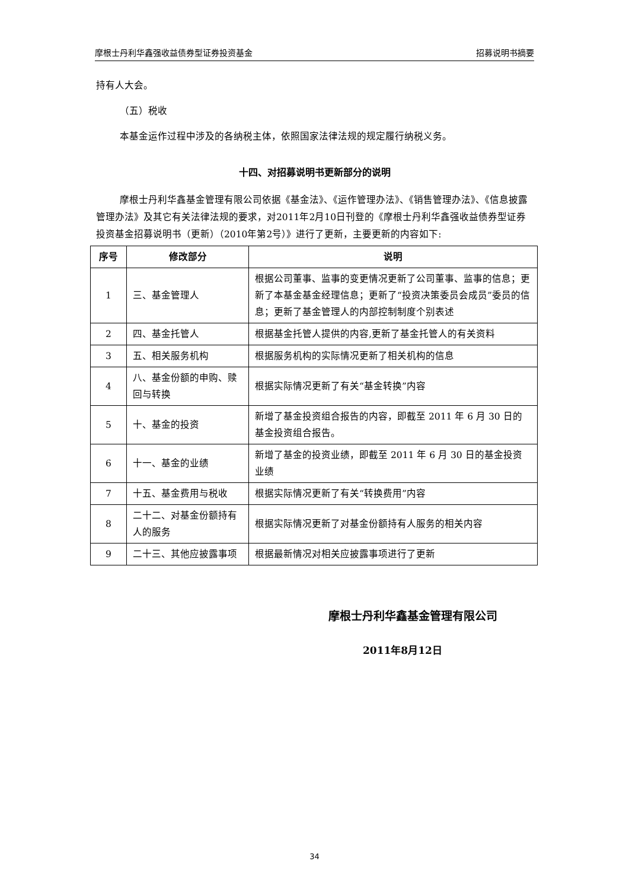摩根士丹利华鑫强收益债券型证券投资基金 招募说明书摘要
持有人大会。
（五）税收
本基金运作过程中涉及的各纳税主体，依照国家法律法规的规定履行纳税义务。
十四、对招募说明书更新部分的说明
摩根士丹利华鑫基金管理有限公司依据《基金法》、《运作管理办法》、《销售管理办法》、《信息披露管理办法》及其它有关法律法规的要求，对2011年2月10日刊登的《摩根士丹利华鑫强收益债券型证券投资基金招募说明书（更新）（2010年第2号）》进行了更新，主要更新的内容如下:
| 序号 | 修改部分 | 说明 |
| --- | --- | --- |
| 1 | 三、基金管理人 | 根据公司董事、监事的变更情况更新了公司董事、监事的信息；更新了本基金基金经理信息；更新了“投资决策委员会成员”委员的信息；更新了基金管理人的内部控制制度个别表述 |
| 2 | 四、基金托管人 | 根据基金托管人提供的内容,更新了基金托管人的有关资料 |
| 3 | 五、相关服务机构 | 根据服务机构的实际情况更新了相关机构的信息 |
| 4 | 八、基金份额的申购、赎回与转换 | 根据实际情况更新了有关“基金转换”内容 |
| 5 | 十、基金的投资 | 新增了基金投资组合报告的内容，即截至 2011 年 6 月 30 日的基金投资组合报告。 |
| 6 | 十一、基金的业绩 | 新增了基金的投资业绩，即截至 2011 年 6 月 30 日的基金投资业绩 |
| 7 | 十五、基金费用与税收 | 根据实际情况更新了有关“转换费用”内容 |
| 8 | 二十二、对基金份额持有人的服务 | 根据实际情况更新了对基金份额持有人服务的相关内容 |
| 9 | 二十三、其他应披露事项 | 根据最新情况对相关应披露事项进行了更新 |
摩根士丹利华鑫基金管理有限公司
2011年8月12日
34